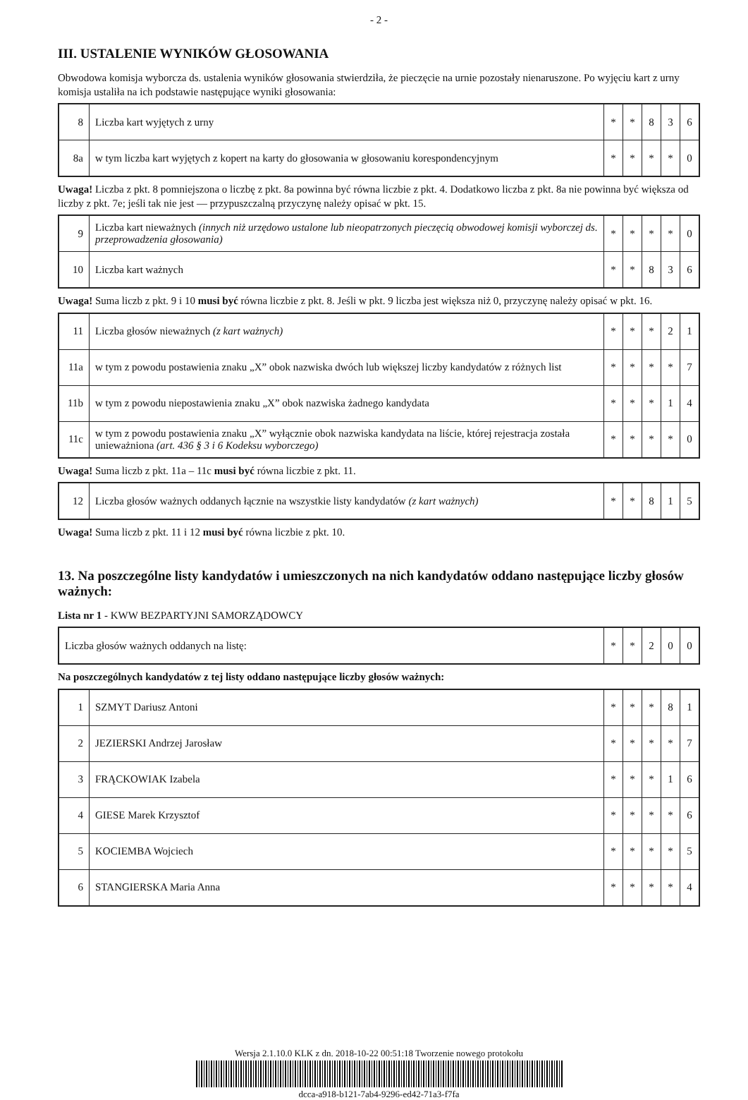- 2 -
III. USTALENIE WYNIKÓW GŁOSOWANIA
Obwodowa komisja wyborcza ds. ustalenia wyników głosowania stwierdziła, że pieczęcie na urnie pozostały nienaruszone. Po wyjęciu kart z urny komisja ustaliła na ich podstawie następujące wyniki głosowania:
| 8 | Liczba kart wyjętych z urny | * | * | 8 | 3 | 6 |
| 8a | w tym liczba kart wyjętych z kopert na karty do głosowania w głosowaniu korespondencyjnym | * | * | * | * | 0 |
Uwaga! Liczba z pkt. 8 pomniejszona o liczbę z pkt. 8a powinna być równa liczbie z pkt. 4. Dodatkowo liczba z pkt. 8a nie powinna być większa od liczby z pkt. 7e; jeśli tak nie jest — przypuszczalną przyczynę należy opisać w pkt. 15.
| 9 | Liczba kart nieważnych (innych niż urzędowo ustalone lub nieopatrzonych pieczęcią obwodowej komisji wyborczej ds. przeprowadzenia głosowania) | * | * | * | * | 0 |
| 10 | Liczba kart ważnych | * | * | 8 | 3 | 6 |
Uwaga! Suma liczb z pkt. 9 i 10 musi być równa liczbie z pkt. 8. Jeśli w pkt. 9 liczba jest większa niż 0, przyczynę należy opisać w pkt. 16.
| 11 | Liczba głosów nieważnych (z kart ważnych) | * | * | * | 2 | 1 |
| 11a | w tym z powodu postawienia znaku „X” obok nazwiska dwóch lub większej liczby kandydatów z różnych list | * | * | * | * | 7 |
| 11b | w tym z powodu niepostawienia znaku „X” obok nazwiska żadnego kandydata | * | * | * | 1 | 4 |
| 11c | w tym z powodu postawienia znaku „X” wyłącznie obok nazwiska kandydata na liście, której rejestracja została unieważniona (art. 436 § 3 i 6 Kodeksu wyborczego) | * | * | * | * | 0 |
Uwaga! Suma liczb z pkt. 11a – 11c musi być równa liczbie z pkt. 11.
| 12 | Liczba głosów ważnych oddanych łącznie na wszystkie listy kandydatów (z kart ważnych) | * | * | 8 | 1 | 5 |
Uwaga! Suma liczb z pkt. 11 i 12 musi być równa liczbie z pkt. 10.
13. Na poszczególne listy kandydatów i umieszczonych na nich kandydatów oddano następujące liczby głosów ważnych:
Lista nr 1 - KWW BEZPARTYJNI SAMORZĄDOWCY
| Liczba głosów ważnych oddanych na listę: | * | * | 2 | 0 | 0 |
Na poszczególnych kandydatów z tej listy oddano następujące liczby głosów ważnych:
| 1 | SZMYT Dariusz Antoni | * | * | * | 8 | 1 |
| 2 | JEZIERSKI Andrzej Jarosław | * | * | * | * | 7 |
| 3 | FRĄCKOWIAK Izabela | * | * | * | 1 | 6 |
| 4 | GIESE Marek Krzysztof | * | * | * | * | 6 |
| 5 | KOCIEMBA Wojciech | * | * | * | * | 5 |
| 6 | STANGIERSKA Maria Anna | * | * | * | * | 4 |
Wersja 2.1.10.0 KLK z dn. 2018-10-22 00:51:18 Tworzenie nowego protokołu
dcca-a918-b121-7ab4-9296-ed42-71a3-f7fa